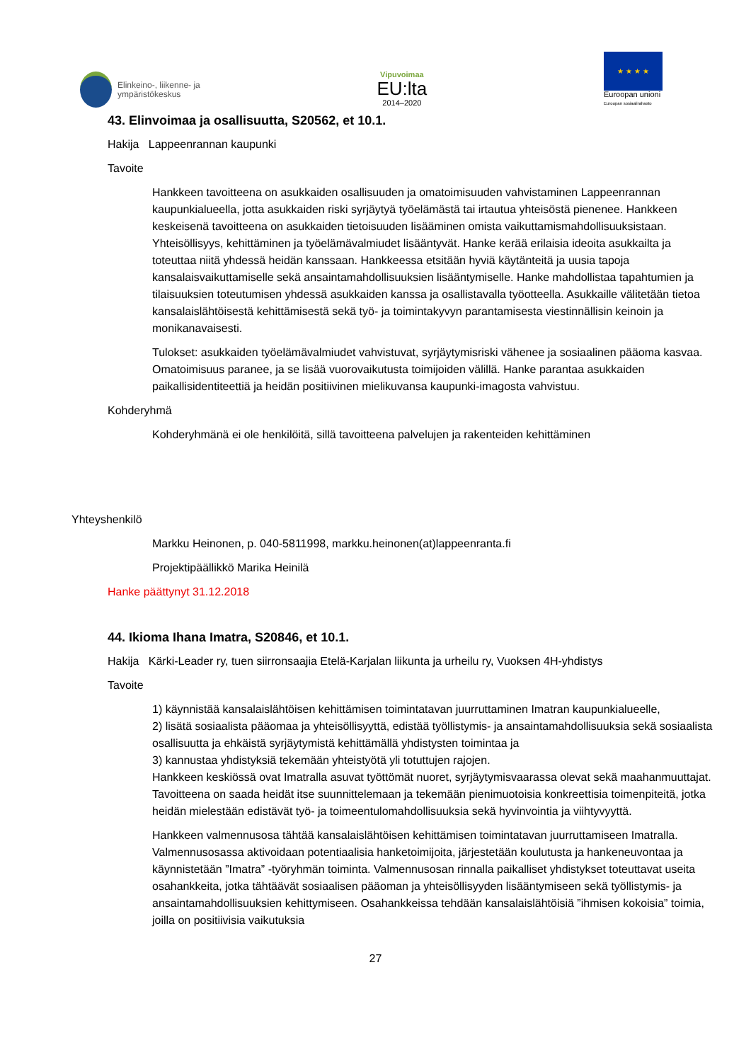Elinkeino-, liikenne- ja
ympäristökeskus
Vipuvoimaa
EU:lta
2014–2020
★ ★ ★ ★
Euroopan unioni
Euroopan sosiaalirahasto
43. Elinvoimaa ja osallisuutta, S20562, et 10.1.
Hakija Lappeenrannan kaupunki
Tavoite
Hankkeen tavoitteena on asukkaiden osallisuuden ja omatoimisuuden vahvistaminen Lappeenrannan kaupunkialueella, jotta asukkaiden riski syrjäytyä työelämästä tai irtautua yhteisöstä pienenee. Hankkeen keskeisenä tavoitteena on asukkaiden tietoisuuden lisääminen omista vaikuttamismahdollisuuksistaan. Yhteisöllisyys, kehittäminen ja työelämävalmiudet lisääntyvät. Hanke kerää erilaisia ideoita asukkailta ja toteuttaa niitä yhdessä heidän kanssaan. Hankkeessa etsitään hyviä käytänteitä ja uusia tapoja kansalaisvaikuttamiselle sekä ansaintamahdollisuuksien lisääntymiselle. Hanke mahdollistaa tapahtumien ja tilaisuuksien toteutumisen yhdessä asukkaiden kanssa ja osallistavalla työotteella. Asukkaille välitetään tietoa kansalaislähtöisestä kehittämisestä sekä työ- ja toimintakyvyn parantamisesta viestinnällisin keinoin ja monikanavaisesti.
Tulokset: asukkaiden työelämävalmiudet vahvistuvat, syrjäytymisriski vähenee ja sosiaalinen pääoma kasvaa. Omatoimisuus paranee, ja se lisää vuorovaikutusta toimijoiden välillä. Hanke parantaa asukkaiden paikallisidentiteettiä ja heidän positiivinen mielikuvansa kaupunki-imagosta vahvistuu.
Kohderyhmä
Kohderyhmänä ei ole henkilöitä, sillä tavoitteena palvelujen ja rakenteiden kehittäminen
Yhteyshenkilö
Markku Heinonen, p. 040-5811998, markku.heinonen(at)lappeenranta.fi
Projektipäällikkö Marika Heinilä
Hanke päättynyt 31.12.2018
44. Ikioma Ihana Imatra, S20846, et 10.1.
Hakija Kärki-Leader ry, tuen siirronsaajia Etelä-Karjalan liikunta ja urheilu ry, Vuoksen 4H-yhdistys
Tavoite
1) käynnistää kansalaislähtöisen kehittämisen toimintatavan juurruttaminen Imatran kaupunkialueelle,
2) lisätä sosiaalista pääomaa ja yhteisöllisyyttä, edistää työllistymis- ja ansaintamahdollisuuksia sekä sosiaalista osallisuutta ja ehkäistä syrjäytymistä kehittämällä yhdistysten toimintaa ja
3) kannustaa yhdistyksiä tekemään yhteistyötä yli totuttujen rajojen.
Hankkeen keskiössä ovat Imatralla asuvat työttömät nuoret, syrjäytymisvaarassa olevat sekä maahanmuuttajat. Tavoitteena on saada heidät itse suunnittelemaan ja tekemään pienimuotoisia konkreettisia toimenpiteitä, jotka heidän mielestään edistävät työ- ja toimeentulomahdollisuuksia sekä hyvinvointia ja viihtyvyyttä.
Hankkeen valmennusosa tähtää kansalaislähtöisen kehittämisen toimintatavan juurruttamiseen Imatralla. Valmennusosassa aktivoidaan potentiaalisia hanketoimijoita, järjestetään koulutusta ja hankeneuvontaa ja käynnistetään ”Imatra” -työryhmän toiminta. Valmennusosan rinnalla paikalliset yhdistykset toteuttavat useita osahankkeita, jotka tähtäävät sosiaalisen pääoman ja yhteisöllisyyden lisääntymiseen sekä työllistymis- ja ansaintamahdollisuuksien kehittymiseen. Osahankkeissa tehdään kansalaislähtöisiä ”ihmisen kokoisia” toimia, joilla on positiivisia vaikutuksia
27